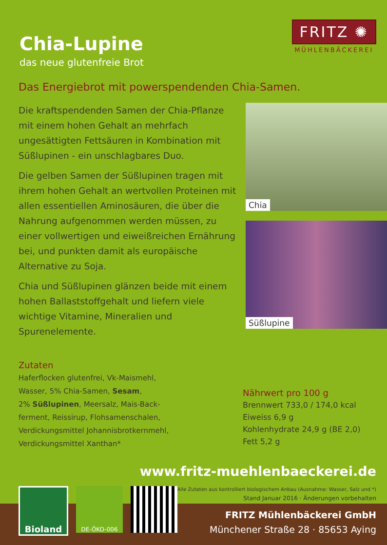Chia-Lupine
das neue glutenfreie Brot
FRITZ ✺
MÜHLENBÄCKEREI
Das Energiebrot mit powerspendenden Chia-Samen.
Die kraftspendenden Samen der Chia-Pflanze mit einem hohen Gehalt an mehrfach ungesättigten Fettsäuren in Kombination mit Süßlupinen - ein unschlagbares Duo.
Die gelben Samen der Süßlupinen tragen mit ihrem hohen Gehalt an wertvollen Proteinen mit allen essentiellen Aminosäuren, die über die Nahrung aufgenommen werden müssen, zu einer vollwertigen und eiweißreichen Ernährung bei, und punkten damit als europäische Alternative zu Soja.
Chia und Süßlupinen glänzen beide mit einem hohen Ballaststoffgehalt und liefern viele wichtige Vitamine, Mineralien und Spurenelemente.
Chia
Süßlupine
Zutaten
Haferflocken glutenfrei, Vk-Maismehl,
Wasser, 5% Chia-Samen, Sesam,
2% Süßlupinen, Meersalz, Mais-Back-
ferment, Reissirup, Flohsamenschalen,
Verdickungsmittel Johannisbrotkernmehl,
Verdickungsmittel Xanthan*
Nährwert pro 100 g
Brennwert 733,0 / 174,0 kcal
Eiweiss 6,9 g
Kohlenhydrate 24,9 g (BE 2,0)
Fett 5,2 g
www.fritz-muehlenbaeckerei.de
Alle Zutaten aus kontrolliert biologischem Anbau (Ausnahme: Wasser, Salz und *)
Stand Januar 2016 · Änderungen vorbehalten
Bioland
DE-ÖKO-006
FRITZ Mühlenbäckerei GmbH
Münchener Straße 28 · 85653 Aying